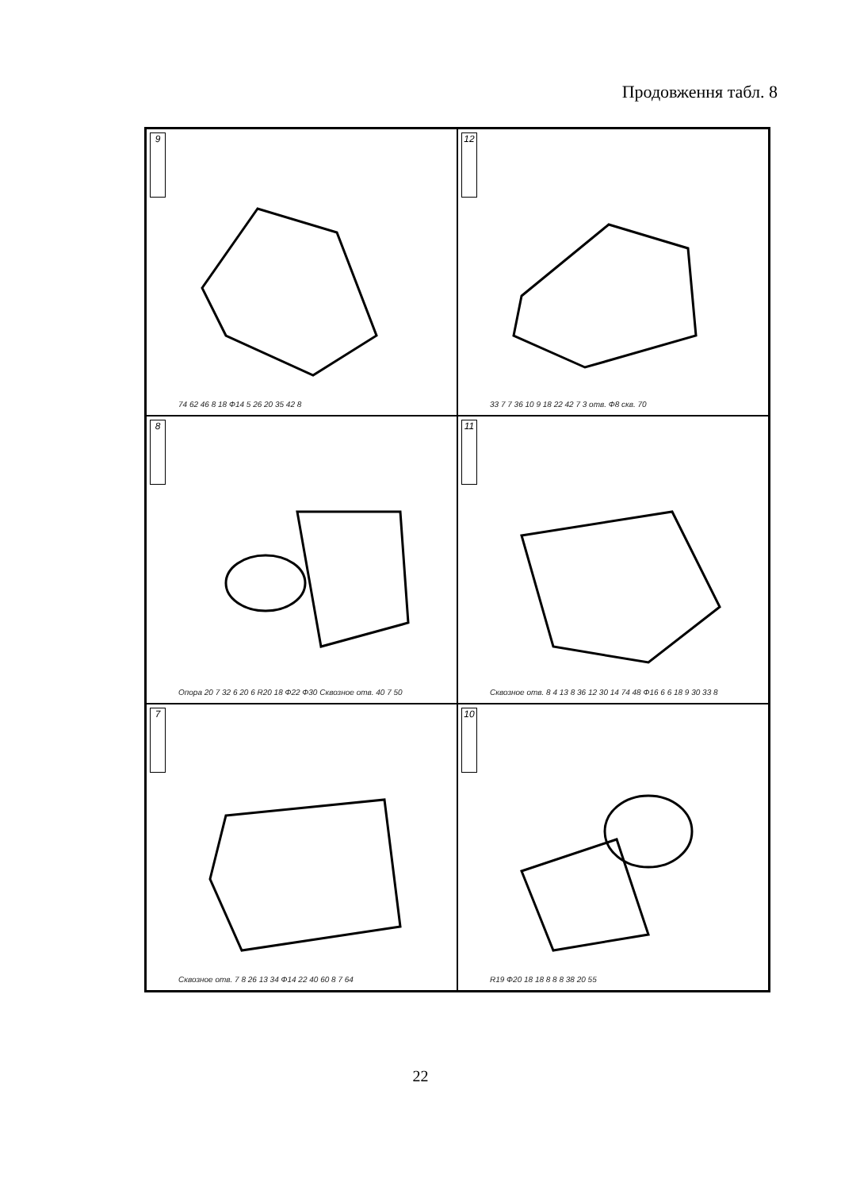Продовження табл. 8
9
74 62 46 8 18 Ф14 5 26 20 35 42 8
12
33 7 7 36 10 9 18 22 42 7 3 отв. Ф8 скв. 70
8
Опора 20 7 32 6 20 6 R20 18 Ф22 Ф30 Сквозное отв. 40 7 50
11
Сквозное отв. 8 4 13 8 36 12 30 14 74 48 Ф16 6 6 18 9 30 33 8
7
Сквозное отв. 7 8 26 13 34 Ф14 22 40 60 8 7 64
10
R19 Ф20 18 18 8 8 8 38 20 55
22